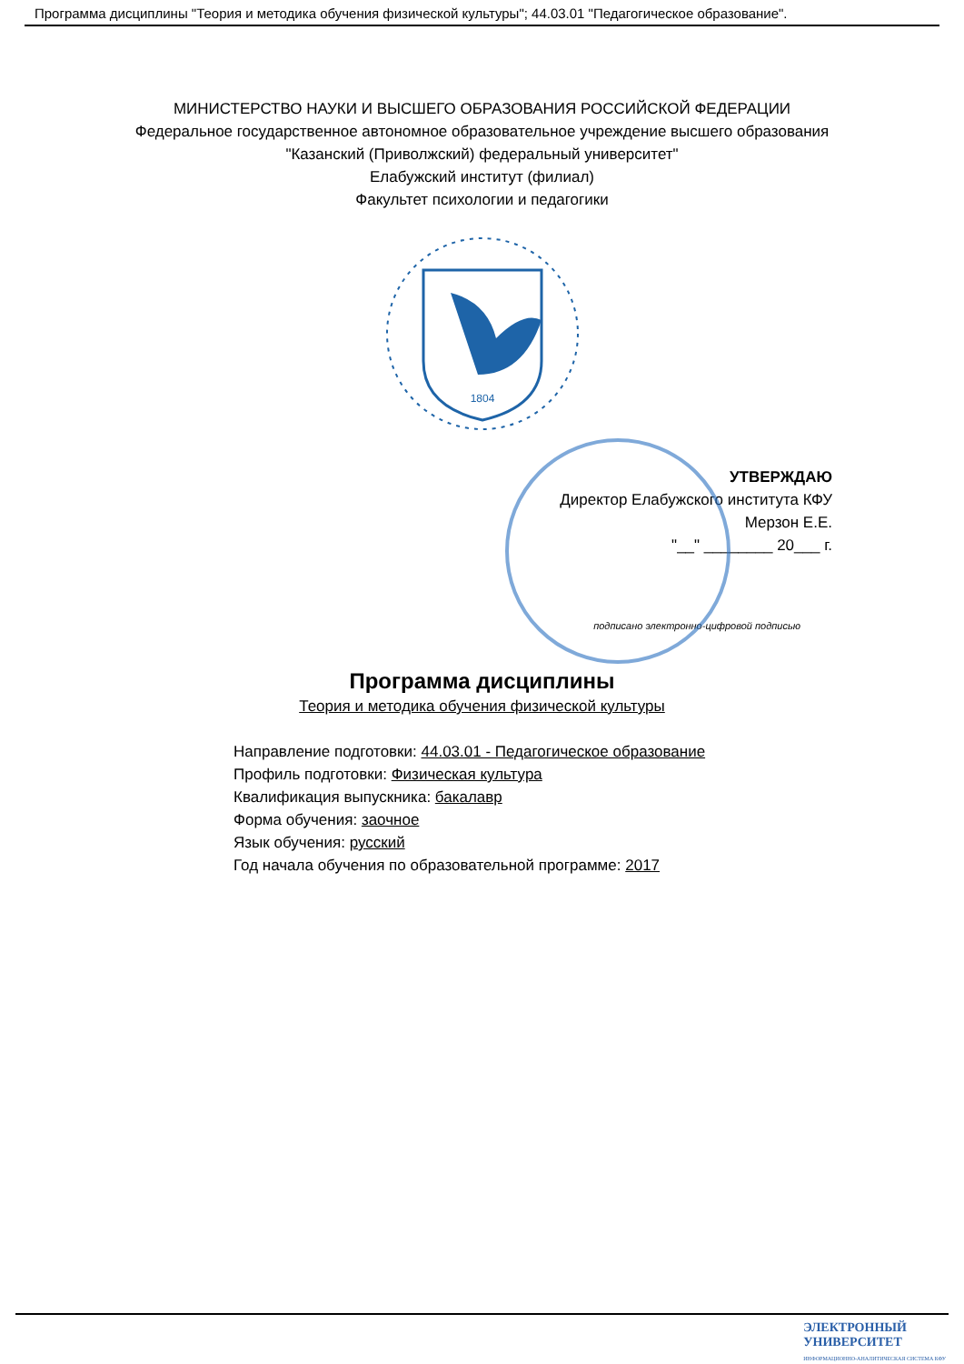Программа дисциплины "Теория и методика обучения физической культуры"; 44.03.01 "Педагогическое образование".
МИНИСТЕРСТВО НАУКИ И ВЫСШЕГО ОБРАЗОВАНИЯ РОССИЙСКОЙ ФЕДЕРАЦИИ
Федеральное государственное автономное образовательное учреждение высшего образования
"Казанский (Приволжский) федеральный университет"
Елабужский институт (филиал)
Факультет психологии и педагогики
1804
УТВЕРЖДАЮ
Директор Елабужского института КФУ
Мерзон Е.Е.
"__" ________ 20___ г.
подписано электронно-цифровой подписью
Программа дисциплины
Теория и методика обучения физической культуры
Направление подготовки: 44.03.01 - Педагогическое образование
Профиль подготовки: Физическая культура
Квалификация выпускника: бакалавр
Форма обучения: заочное
Язык обучения: русский
Год начала обучения по образовательной программе: 2017
ЭЛЕКТРОННЫЙ
УНИВЕРСИТЕТ
ИНФОРМАЦИОННО-АНАЛИТИЧЕСКАЯ СИСТЕМА КФУ